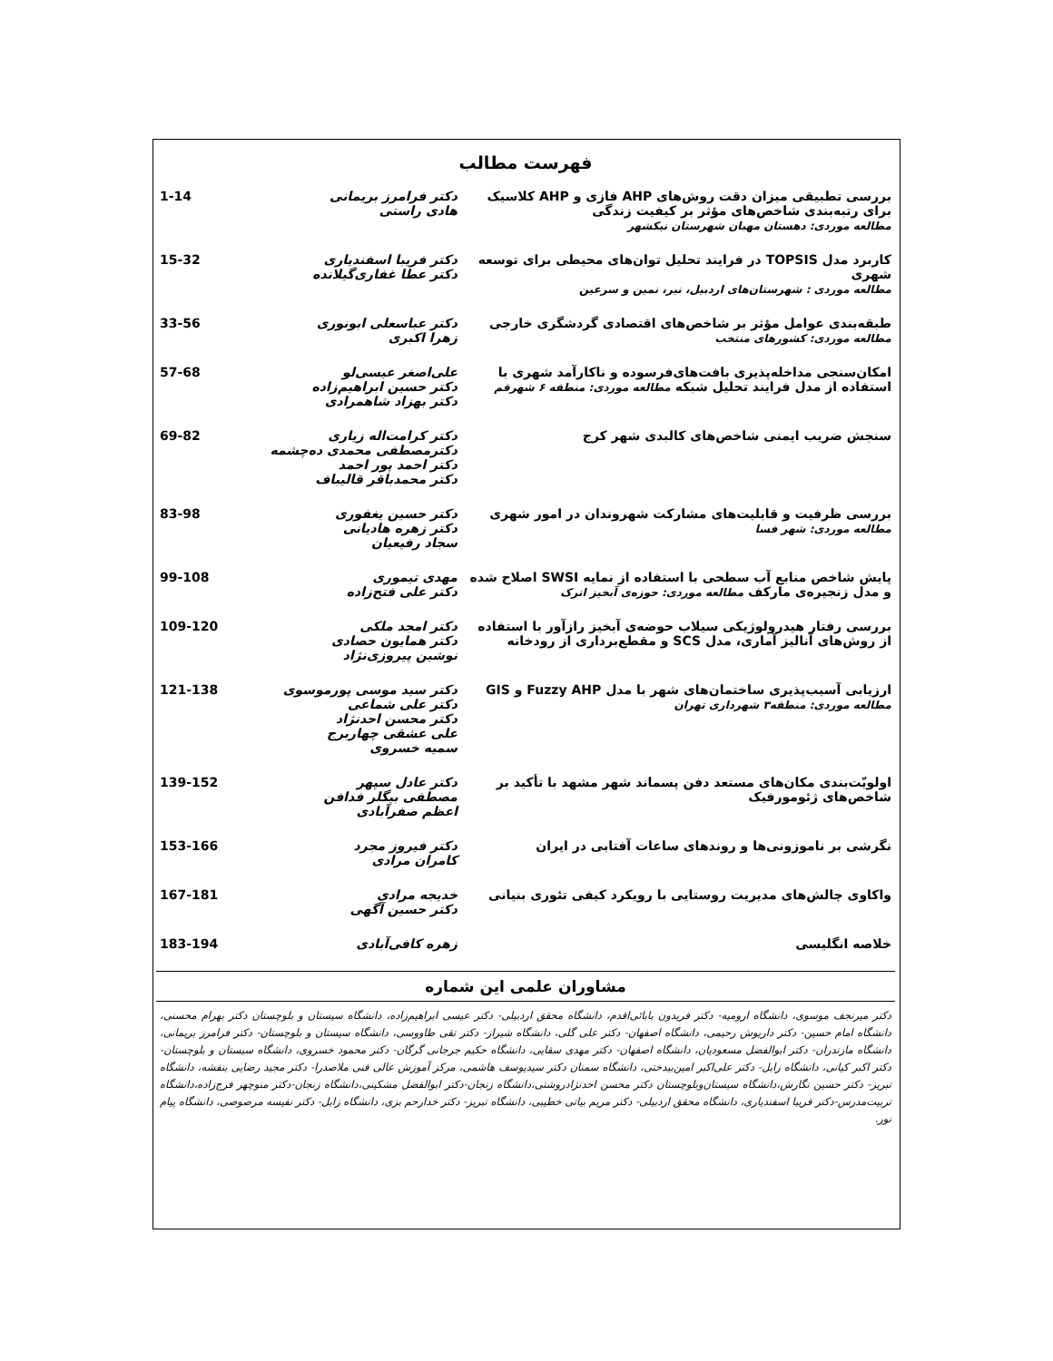فهرست مطالب
| بررسی تطبیقی میزان دقت روش‌های AHP فازی و AHP کلاسیک برای رتبه‌بندی شاخص‌های مؤثر بر کیفیت زندگی مطالعه موردی: دهستان مهبان شهرستان نیکشهر | دکتر فرامرز بریمانی هادی راستی | 1-14 |
| کاربرد مدل TOPSIS در فرایند تحلیل توان‌های محیطی برای توسعه شهری مطالعه موردی : شهرستان‌های اردبیل، نیر، نمین و سرعین | دکتر فریبا اسفندیاری دکتر عطا غفاری‌گیلانده | 15-32 |
| طبقه‌بندی عوامل مؤثر بر شاخص‌های اقتصادی گردشگری خارجی مطالعه موردی: کشورهای منتخب | دکتر عباسعلی ابونوری زهرا اکبری | 33-56 |
| امکان‌سنجی مداخله‌پذیری بافت‌های‌فرسوده و ناکارآمد شهری با استفاده از مدل فرایند تحلیل شبکه مطالعه موردی: منطقه ۶ شهرقم | علی‌اصغر عیسی‌لو دکتر حسین ابراهیم‌زاده دکتر بهزاد شاهمرادی | 57-68 |
| سنجش ضریب ایمنی شاخص‌های کالبدی شهر کرج | دکتر کرامت‌اله زیاری دکترمصطفی محمدی ده‌چشمه دکتر احمد پور احمد دکتر محمدباقر قالیباف | 69-82 |
| بررسی ظرفیت و قابلیت‌های مشارکت شهروندان در امور شهری مطالعه موردی: شهر فسا | دکتر حسین یغفوری دکتر زهره هادیانی سجاد رفیعیان | 83-98 |
| پایش شاخص منابع آب سطحی با استفاده از نمایه SWSI اصلاح شده و مدل زنجیره‌ی مارکف مطالعه موردی: حوزه‌ی آبخیز اترک | مهدی تیموری دکتر علی فتح‌زاده | 99-108 |
| بررسی رفتار هیدرولوژیکی سیلاب حوضه‌ی آبخیز رازآور با استفاده از روش‌های آنالیز آماری، مدل SCS و مقطع‌برداری از رودخانه | دکتر امجد ملکی دکتر همایون حصادی نوشین پیروزی‌نژاد | 109-120 |
| ارزیابی آسیب‌پذیری ساختمان‌های شهر با مدل Fuzzy AHP و GIS مطالعه موردی: منطقه۳ شهرداری تهران | دکتر سید موسی پورموسوی دکتر علی شماعی دکتر محسن احدنژاد علی عشقی چهاربرج سمیه خسروی | 121-138 |
| اولویّت‌بندی مکان‌های مستعد دفن پسماند شهر مشهد با تأکید بر شاخص‌های ژئومورفیک | دکتر عادل سپهر مصطفی بیگلر فدافن اعظم صفرآبادی | 139-152 |
| نگرشی بر ناموزونی‌ها و روندهای ساعات آفتابی در ایران | دکتر فیروز مجرد کامران مرادی | 153-166 |
| واکاوی چالش‌های مدیریت روستایی با رویکرد کیفی تئوری بنیانی | خدیجه مرادی دکتر حسین آگهی | 167-181 |
| خلاصه انگلیسی | زهره کافی‌آبادی | 183-194 |
مشاوران علمی این شماره
دکتر میرنجف موسوی، دانشگاه ارومیه- دکتر فریدون بابائی‌اقدم، دانشگاه محقق اردبیلی- دکتر عیسی ابراهیم‌زاده، دانشگاه سیستان و بلوچستان دکتر بهرام محسنی، دانشگاه امام حسین- دکتر داریوش رحیمی، دانشگاه اصفهان- دکتر علی گلی، دانشگاه شیراز- دکتر تقی طاووسی، دانشگاه سیستان و بلوچستان- دکتر فرامرز بریمانی، دانشگاه مازندران- دکتر ابوالفضل مسعودیان، دانشگاه اصفهان- دکتر مهدی سقایی، دانشگاه حکیم جرجانی گرگان- دکتر محمود خسروی، دانشگاه سیستان و بلوچستان- دکتر اکبر کیانی، دانشگاه زابل- دکتر علی‌اکبر امین‌بیدختی، دانشگاه سمنان دکتر سیدیوسف هاشمی، مرکز آموزش عالی فنی ملاصدرا- دکتر مجید رضایی بنفشه، دانشگاه تبریز- دکتر حسین نگارش،دانشگاه سیستان‌وبلوچستان دکتر محسن احدنژادروشتی،دانشگاه زنجان-دکتر ابوالفضل مشکینی،دانشگاه زنجان-دکتر منوچهر فرج‌زاده،دانشگاه تربیت‌مدرس-دکتر فریبا اسفندیاری، دانشگاه محقق اردبیلی- دکتر مریم بیاتی خطیبی، دانشگاه تبریز- دکتر خدارحم بزی، دانشگاه زابل- دکتر نفیسه مرصوصی، دانشگاه پیام نور.